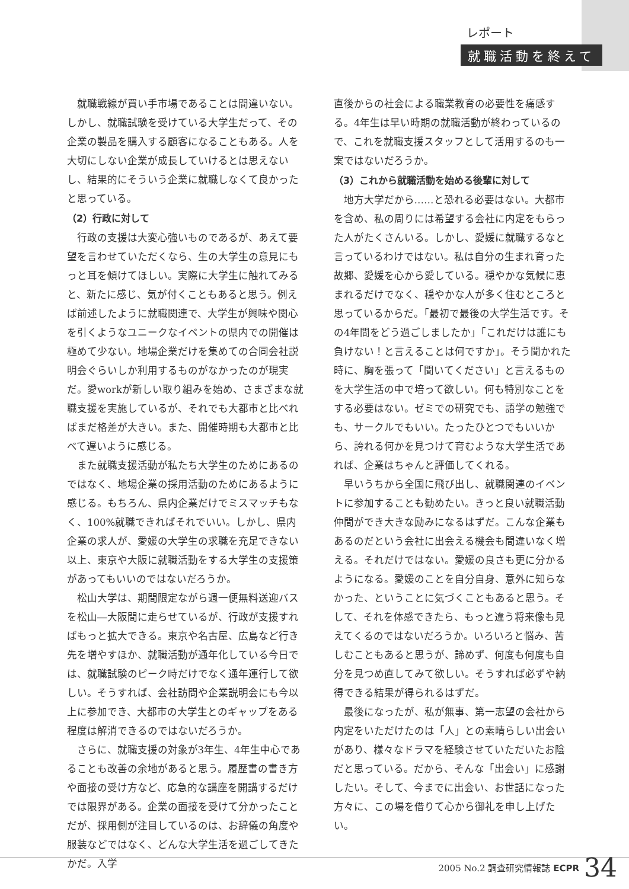レポート
就職活動を終えて
就職戦線が買い手市場であることは間違いない。しかし、就職試験を受けている大学生だって、その企業の製品を購入する顧客になることもある。人を大切にしない企業が成長していけるとは思えないし、結果的にそういう企業に就職しなくて良かったと思っている。
（2）行政に対して
行政の支援は大変心強いものであるが、あえて要望を言わせていただくなら、生の大学生の意見にもっと耳を傾けてほしい。実際に大学生に触れてみると、新たに感じ、気が付くこともあると思う。例えば前述したように就職関連で、大学生が興味や関心を引くようなユニークなイベントの県内での開催は極めて少ない。地場企業だけを集めての合同会社説明会ぐらいしか利用するものがなかったのが現実だ。愛workが新しい取り組みを始め、さまざまな就職支援を実施しているが、それでも大都市と比べればまだ格差が大きい。また、開催時期も大都市と比べて遅いように感じる。
また就職支援活動が私たち大学生のためにあるのではなく、地場企業の採用活動のためにあるように感じる。もちろん、県内企業だけでミスマッチもなく、100%就職できればそれでいい。しかし、県内企業の求人が、愛媛の大学生の求職を充足できない以上、東京や大阪に就職活動をする大学生の支援策があってもいいのではないだろうか。
松山大学は、期間限定ながら週一便無料送迎バスを松山―大阪間に走らせているが、行政が支援すればもっと拡大できる。東京や名古屋、広島など行き先を増やすほか、就職活動が通年化している今日では、就職試験のピーク時だけでなく通年運行して欲しい。そうすれば、会社訪問や企業説明会にも今以上に参加でき、大都市の大学生とのギャップをある程度は解消できるのではないだろうか。
さらに、就職支援の対象が3年生、4年生中心であることも改善の余地があると思う。履歴書の書き方や面接の受け方など、応急的な講座を開講するだけでは限界がある。企業の面接を受けて分かったことだが、採用側が注目しているのは、お辞儀の角度や服装などではなく、どんな大学生活を過ごしてきたかだ。入学
直後からの社会による職業教育の必要性を痛感する。4年生は早い時期の就職活動が終わっているので、これを就職支援スタッフとして活用するのも一案ではないだろうか。
（3）これから就職活動を始める後輩に対して
地方大学だから……と恐れる必要はない。大都市を含め、私の周りには希望する会社に内定をもらった人がたくさんいる。しかし、愛媛に就職するなと言っているわけではない。私は自分の生まれ育った故郷、愛媛を心から愛している。穏やかな気候に恵まれるだけでなく、穏やかな人が多く住むところと思っているからだ。「最初で最後の大学生活です。その4年間をどう過ごしましたか」「これだけは誰にも負けない！と言えることは何ですか」。そう聞かれた時に、胸を張って「聞いてください」と言えるものを大学生活の中で培って欲しい。何も特別なことをする必要はない。ゼミでの研究でも、語学の勉強でも、サークルでもいい。たったひとつでもいいから、誇れる何かを見つけて育むような大学生活であれば、企業はちゃんと評価してくれる。
早いうちから全国に飛び出し、就職関連のイベントに参加することも勧めたい。きっと良い就職活動仲間ができ大きな励みになるはずだ。こんな企業もあるのだという会社に出会える機会も間違いなく増える。それだけではない。愛媛の良さも更に分かるようになる。愛媛のことを自分自身、意外に知らなかった、ということに気づくこともあると思う。そして、それを体感できたら、もっと違う将来像も見えてくるのではないだろうか。いろいろと悩み、苦しむこともあると思うが、諦めず、何度も何度も自分を見つめ直してみて欲しい。そうすれば必ずや納得できる結果が得られるはずだ。
最後になったが、私が無事、第一志望の会社から内定をいただけたのは「人」との素晴らしい出会いがあり、様々なドラマを経験させていただいたお陰だと思っている。だから、そんな「出会い」に感謝したい。そして、今までに出会い、お世話になった方々に、この場を借りて心から御礼を申し上げたい。
2005 No.2 調査研究情報誌 ECPR 34